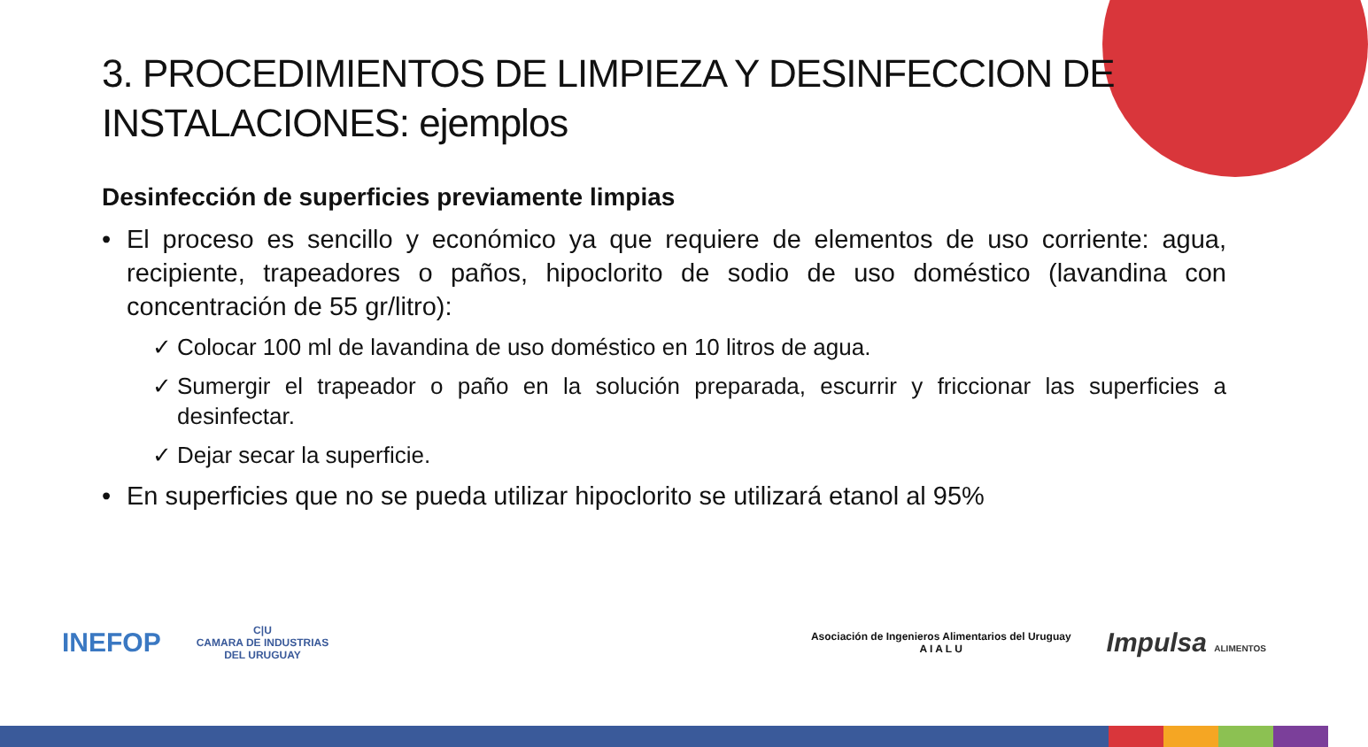3. PROCEDIMIENTOS DE LIMPIEZA Y DESINFECCION DE INSTALACIONES: ejemplos
Desinfección de superficies previamente limpias
• El proceso es sencillo y económico ya que requiere de elementos de uso corriente: agua, recipiente, trapeadores o paños, hipoclorito de sodio de uso doméstico (lavandina con concentración de 55 gr/litro):
✓ Colocar 100 ml de lavandina de uso doméstico en 10 litros de agua.
✓ Sumergir el trapeador o paño en la solución preparada, escurrir y friccionar las superficies a desinfectar.
✓ Dejar secar la superficie.
• En superficies que no se pueda utilizar hipoclorito se utilizará etanol al 95%
INEFOP
C|U
CAMARA DE INDUSTRIAS
DEL URUGUAY
Asociación de Ingenieros Alimentarios del Uruguay
A I A L U
Impulsa ALIMENTOS